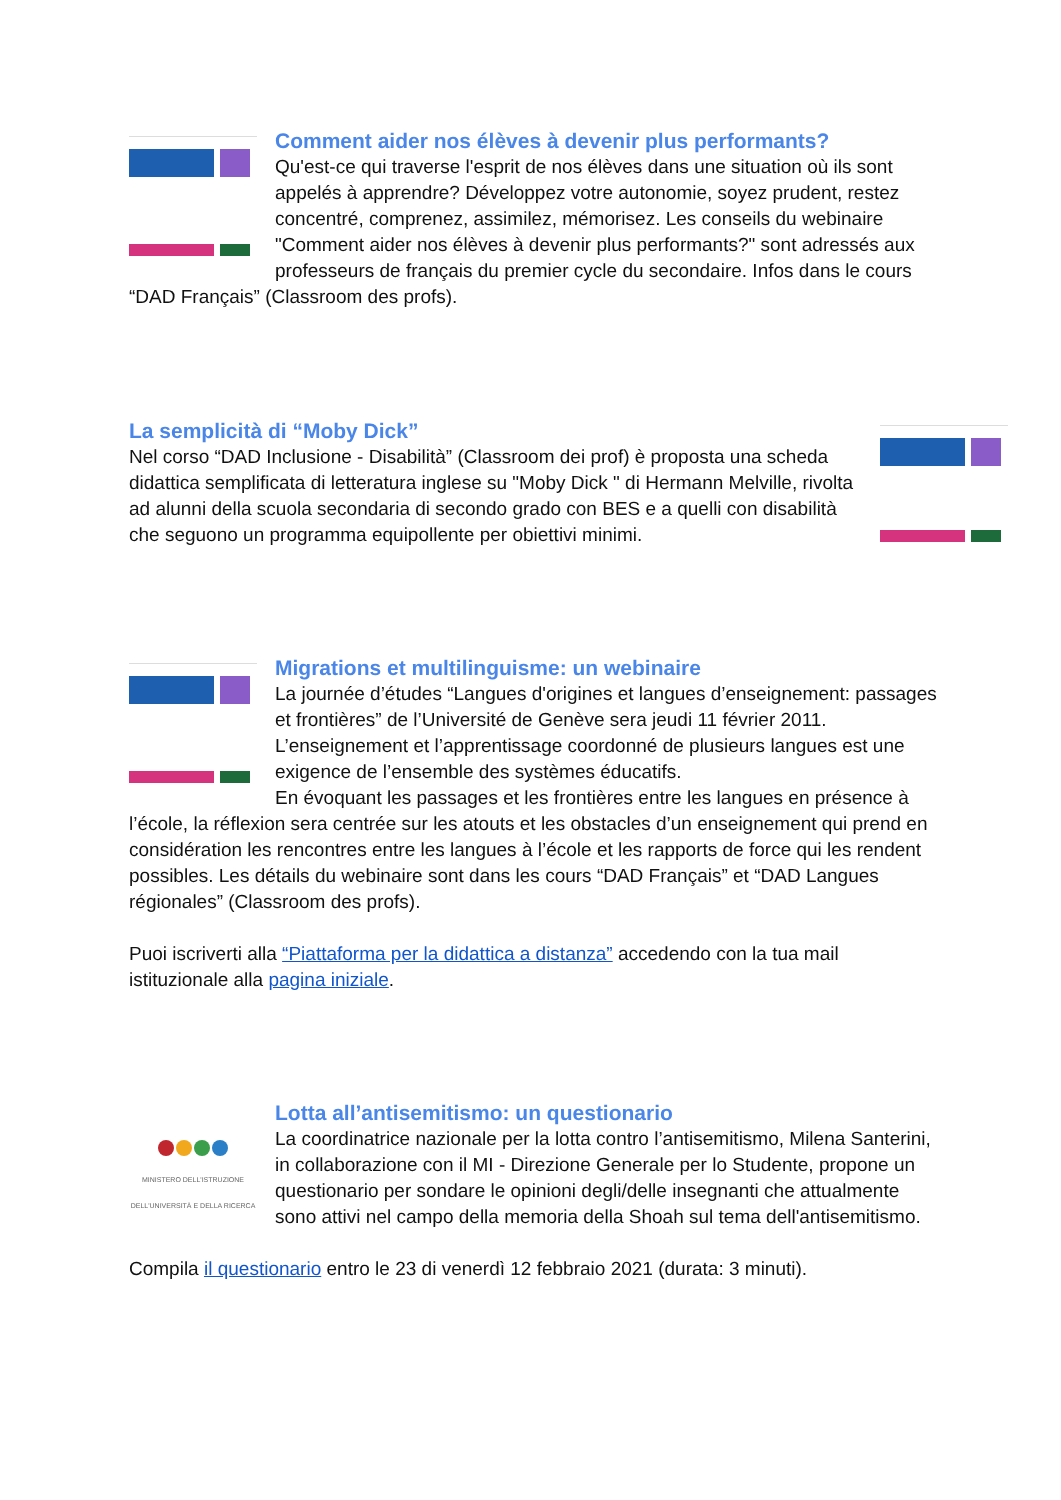Comment aider nos élèves à devenir plus performants?
Qu'est-ce qui traverse l'esprit de nos élèves dans une situation où ils sont appelés à apprendre? Développez votre autonomie, soyez prudent, restez concentré, comprenez, assimilez, mémorisez. Les conseils du webinaire "Comment aider nos élèves à devenir plus performants?" sont adressés aux professeurs de français du premier cycle du secondaire. Infos dans le cours “DAD Français” (Classroom des profs).
La semplicità di “Moby Dick”
Nel corso “DAD Inclusione - Disabilità” (Classroom dei prof) è proposta una scheda didattica semplificata di letteratura inglese su "Moby Dick " di Hermann Melville, rivolta ad alunni della scuola secondaria di secondo grado con BES e a quelli con disabilità che seguono un programma equipollente per obiettivi minimi.
Migrations et multilinguisme: un webinaire
La journée d’études “Langues d'origines et langues d’enseignement: passages et frontières” de l’Université de Genève sera jeudi 11 février 2011. L’enseignement et l’apprentissage coordonné de plusieurs langues est une exigence de l’ensemble des systèmes éducatifs.
En évoquant les passages et les frontières entre les langues en présence à l’école, la réflexion sera centrée sur les atouts et les obstacles d’un enseignement qui prend en considération les rencontres entre les langues à l’école et les rapports de force qui les rendent possibles. Les détails du webinaire sont dans les cours “DAD Français” et “DAD Langues régionales” (Classroom des profs).
Puoi iscriverti alla “Piattaforma per la didattica a distanza” accedendo con la tua mail istituzionale alla pagina iniziale.
MINISTERO DELL'ISTRUZIONE DELL'UNIVERSITÀ E DELLA RICERCA
Lotta all’antisemitismo: un questionario
La coordinatrice nazionale per la lotta contro l’antisemitismo, Milena Santerini, in collaborazione con il MI - Direzione Generale per lo Studente, propone un questionario per sondare le opinioni degli/delle insegnanti che attualmente sono attivi nel campo della memoria della Shoah sul tema dell'antisemitismo.
Compila il questionario entro le 23 di venerdì 12 febbraio 2021 (durata: 3 minuti).